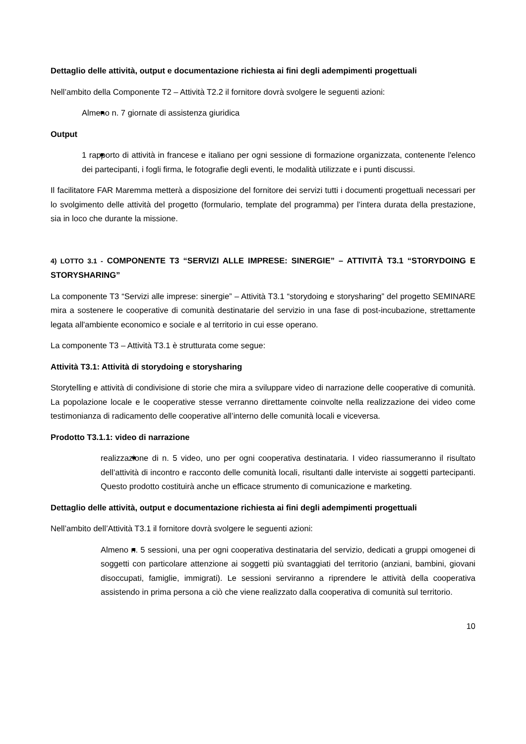Dettaglio delle attività, output e documentazione richiesta ai fini degli adempimenti progettuali
Nell’ambito della Componente T2 – Attività T2.2 il fornitore dovrà svolgere le seguenti azioni:
Almeno n. 7 giornate di assistenza giuridica
Output
1 rapporto di attività in francese e italiano per ogni sessione di formazione organizzata, contenente l'elenco dei partecipanti, i fogli firma, le fotografie degli eventi, le modalità utilizzate e i punti discussi.
Il facilitatore FAR Maremma metterà a disposizione del fornitore dei servizi tutti i documenti progettuali necessari per lo svolgimento delle attività del progetto (formulario, template del programma) per l’intera durata della prestazione, sia in loco che durante la missione.
4) LOTTO 3.1 - COMPONENTE T3 “SERVIZI ALLE IMPRESE: SINERGIE” – ATTIVITÀ T3.1 “STORYDOING E STORYSHARING”
La componente T3 “Servizi alle imprese: sinergie” – Attività T3.1 “storydoing e storysharing” del progetto SEMINARE mira a sostenere le cooperative di comunità destinatarie del servizio in una fase di post-incubazione, strettamente legata all'ambiente economico e sociale e al territorio in cui esse operano.
La componente T3 – Attività T3.1 è strutturata come segue:
Attività T3.1: Attività di storydoing e storysharing
Storytelling e attività di condivisione di storie che mira a sviluppare video di narrazione delle cooperative di comunità. La popolazione locale e le cooperative stesse verranno direttamente coinvolte nella realizzazione dei video come testimonianza di radicamento delle cooperative all’interno delle comunità locali e viceversa.
Prodotto T3.1.1: video di narrazione
realizzazione di n. 5 video, uno per ogni cooperativa destinataria. I video riassumeranno il risultato dell’attività di incontro e racconto delle comunità locali, risultanti dalle interviste ai soggetti partecipanti. Questo prodotto costituirà anche un efficace strumento di comunicazione e marketing.
Dettaglio delle attività, output e documentazione richiesta ai fini degli adempimenti progettuali
Nell’ambito dell’Attività T3.1 il fornitore dovrà svolgere le seguenti azioni:
Almeno n. 5 sessioni, una per ogni cooperativa destinataria del servizio, dedicati a gruppi omogenei di soggetti con particolare attenzione ai soggetti più svantaggiati del territorio (anziani, bambini, giovani disoccupati, famiglie, immigrati). Le sessioni serviranno a riprendere le attività della cooperativa assistendo in prima persona a ciò che viene realizzato dalla cooperativa di comunità sul territorio.
10